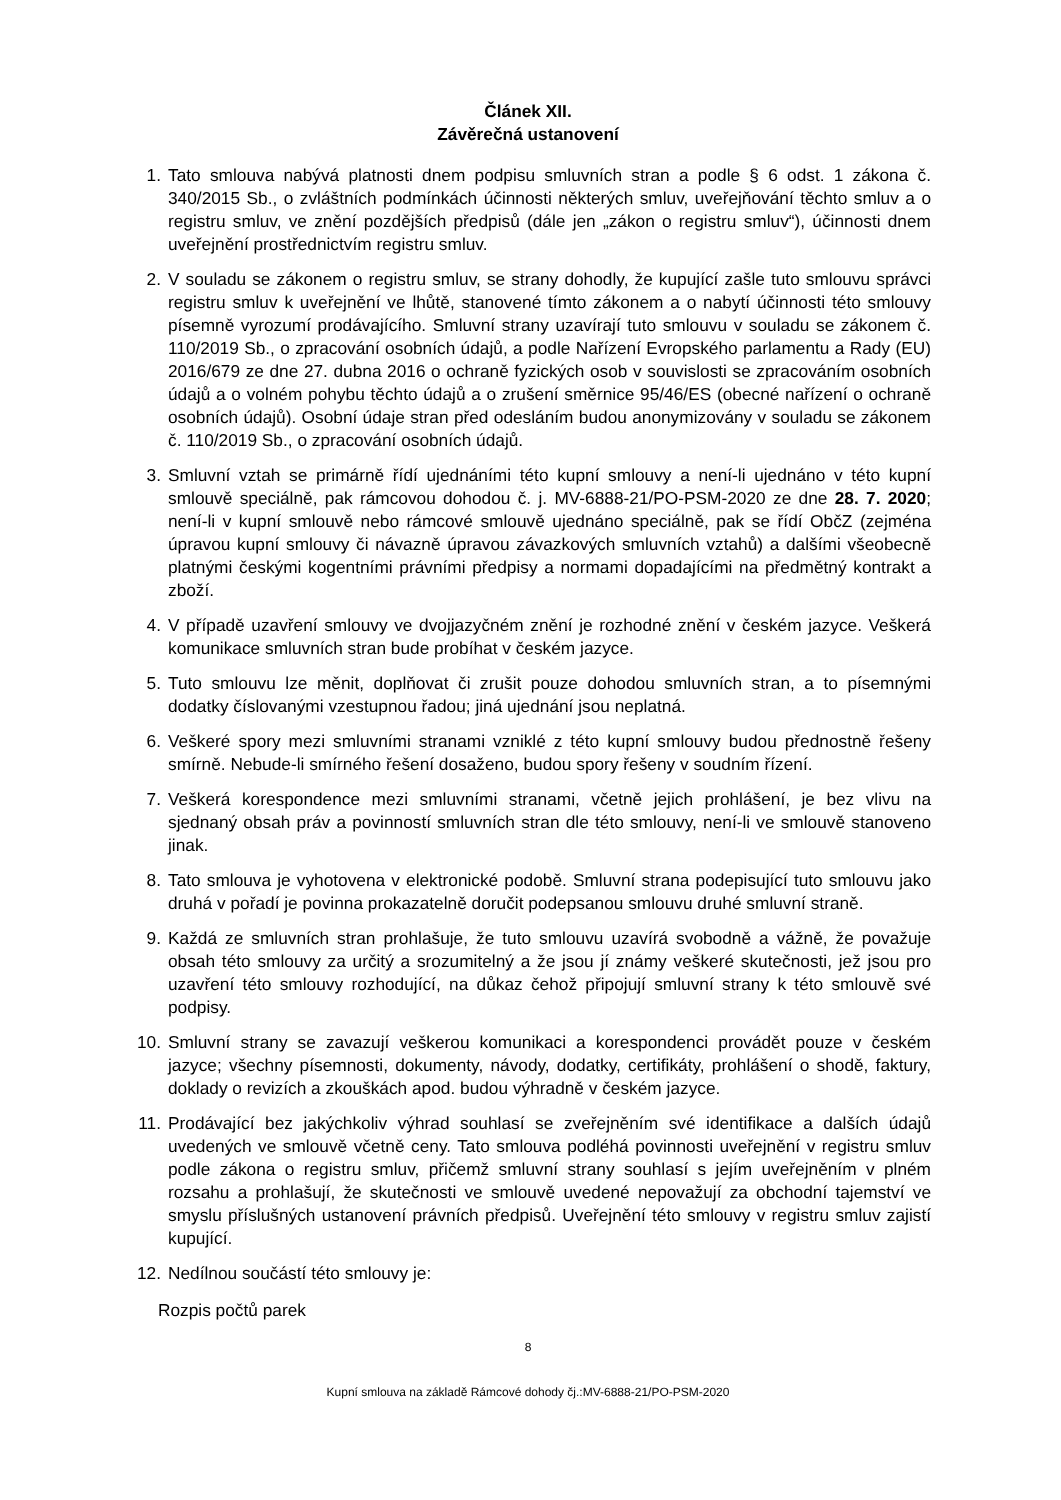Článek XII.
Závěrečná ustanovení
1. Tato smlouva nabývá platnosti dnem podpisu smluvních stran a podle § 6 odst. 1 zákona č. 340/2015 Sb., o zvláštních podmínkách účinnosti některých smluv, uveřejňování těchto smluv a o registru smluv, ve znění pozdějších předpisů (dále jen „zákon o registru smluv“), účinnosti dnem uveřejnění prostřednictvím registru smluv.
2. V souladu se zákonem o registru smluv, se strany dohodly, že kupující zašle tuto smlouvu správci registru smluv k uveřejnění ve lhůtě, stanovené tímto zákonem a o nabytí účinnosti této smlouvy písemně vyrozumí prodávajícího. Smluvní strany uzavírají tuto smlouvu v souladu se zákonem č. 110/2019 Sb., o zpracování osobních údajů, a podle Nařízení Evropského parlamentu a Rady (EU) 2016/679 ze dne 27. dubna 2016 o ochraně fyzických osob v souvislosti se zpracováním osobních údajů a o volném pohybu těchto údajů a o zrušení směrnice 95/46/ES (obecné nařízení o ochraně osobních údajů). Osobní údaje stran před odesláním budou anonymizovány v souladu se zákonem č. 110/2019 Sb., o zpracování osobních údajů.
3. Smluvní vztah se primárně řídí ujednáními této kupní smlouvy a není-li ujednáno v této kupní smlouvě speciálně, pak rámcovou dohodou č. j. MV-6888-21/PO-PSM-2020 ze dne 28. 7. 2020; není-li v kupní smlouvě nebo rámcové smlouvě ujednáno speciálně, pak se řídí ObčZ (zejména úpravou kupní smlouvy či návazně úpravou závazkových smluvních vztahů) a dalšími všeobecně platnými českými kogentními právními předpisy a normami dopadajícími na předmětný kontrakt a zboží.
4. V případě uzavření smlouvy ve dvojjazyčném znění je rozhodné znění v českém jazyce. Veškerá komunikace smluvních stran bude probíhat v českém jazyce.
5. Tuto smlouvu lze měnit, doplňovat či zrušit pouze dohodou smluvních stran, a to písemnými dodatky číslovanými vzestupnou řadou; jiná ujednání jsou neplatná.
6. Veškeré spory mezi smluvními stranami vzniklé z této kupní smlouvy budou přednostně řešeny smírně. Nebude-li smírného řešení dosaženo, budou spory řešeny v soudním řízení.
7. Veškerá korespondence mezi smluvními stranami, včetně jejich prohlášení, je bez vlivu na sjednaný obsah práv a povinností smluvních stran dle této smlouvy, není-li ve smlouvě stanoveno jinak.
8. Tato smlouva je vyhotovena v elektronické podobě. Smluvní strana podepisující tuto smlouvu jako druhá v pořadí je povinna prokazatelně doručit podepsanou smlouvu druhé smluvní straně.
9. Každá ze smluvních stran prohlašuje, že tuto smlouvu uzavírá svobodně a vážně, že považuje obsah této smlouvy za určitý a srozumitelný a že jsou jí známy veškeré skutečnosti, jež jsou pro uzavření této smlouvy rozhodující, na důkaz čehož připojují smluvní strany k této smlouvě své podpisy.
10. Smluvní strany se zavazují veškerou komunikaci a korespondenci provádět pouze v českém jazyce; všechny písemnosti, dokumenty, návody, dodatky, certifikáty, prohlášení o shodě, faktury, doklady o revizích a zkouškách apod. budou výhradně v českém jazyce.
11. Prodávající bez jakýchkoliv výhrad souhlasí se zveřejněním své identifikace a dalších údajů uvedených ve smlouvě včetně ceny. Tato smlouva podléhá povinnosti uveřejnění v registru smluv podle zákona o registru smluv, přičemž smluvní strany souhlasí s jejím uveřejněním v plném rozsahu a prohlašují, že skutečnosti ve smlouvě uvedené nepovažují za obchodní tajemství ve smyslu příslušných ustanovení právních předpisů. Uveřejnění této smlouvy v registru smluv zajistí kupující.
12. Nedílnou součástí této smlouvy je:
Rozpis počtů parek
8
Kupní smlouva na základě Rámcové dohody čj.:MV-6888-21/PO-PSM-2020